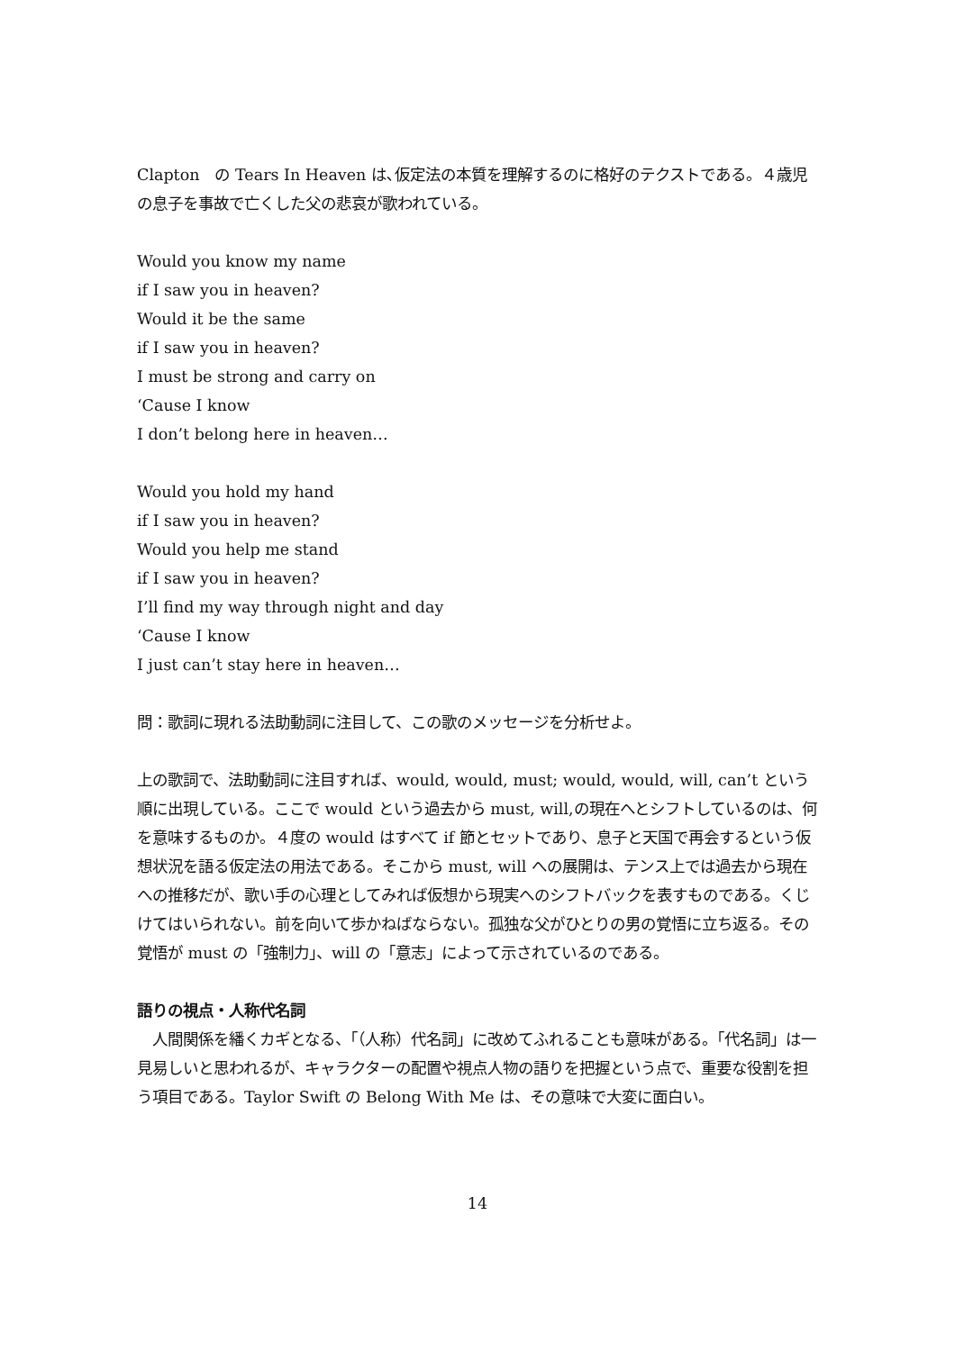Clapton　の Tears In Heaven は､仮定法の本質を理解するのに格好のテクストである。４歳児の息子を事故で亡くした父の悲哀が歌われている。
Would you know my name
if I saw you in heaven?
Would it be the same
if I saw you in heaven?
I must be strong and carry on
‘Cause I know
I don’t belong here in heaven…
Would you hold my hand
if I saw you in heaven?
Would you help me stand
if I saw you in heaven?
I’ll find my way through night and day
‘Cause I know
I just can’t stay here in heaven…
問：歌詞に現れる法助動詞に注目して、この歌のメッセージを分析せよ。
上の歌詞で、法助動詞に注目すれば、would, would, must; would, would, will, can’t という順に出現している。ここで would という過去から must, will,の現在へとシフトしているのは、何を意味するものか。４度の would はすべて if 節とセットであり、息子と天国で再会するという仮想状況を語る仮定法の用法である。そこから must, will への展開は、テンス上では過去から現在への推移だが、歌い手の心理としてみれば仮想から現実へのシフトバックを表すものである。くじけてはいられない。前を向いて歩かねばならない。孤独な父がひとりの男の覚悟に立ち返る。その覚悟が must の「強制力」、will の「意志」によって示されているのである。
語りの視点・人称代名詞
　人間関係を繙くカギとなる、「（人称）代名詞」に改めてふれることも意味がある。「代名詞」は一見易しいと思われるが、キャラクターの配置や視点人物の語りを把握という点で、重要な役割を担う項目である。Taylor Swift の Belong With Me は、その意味で大変に面白い。
14